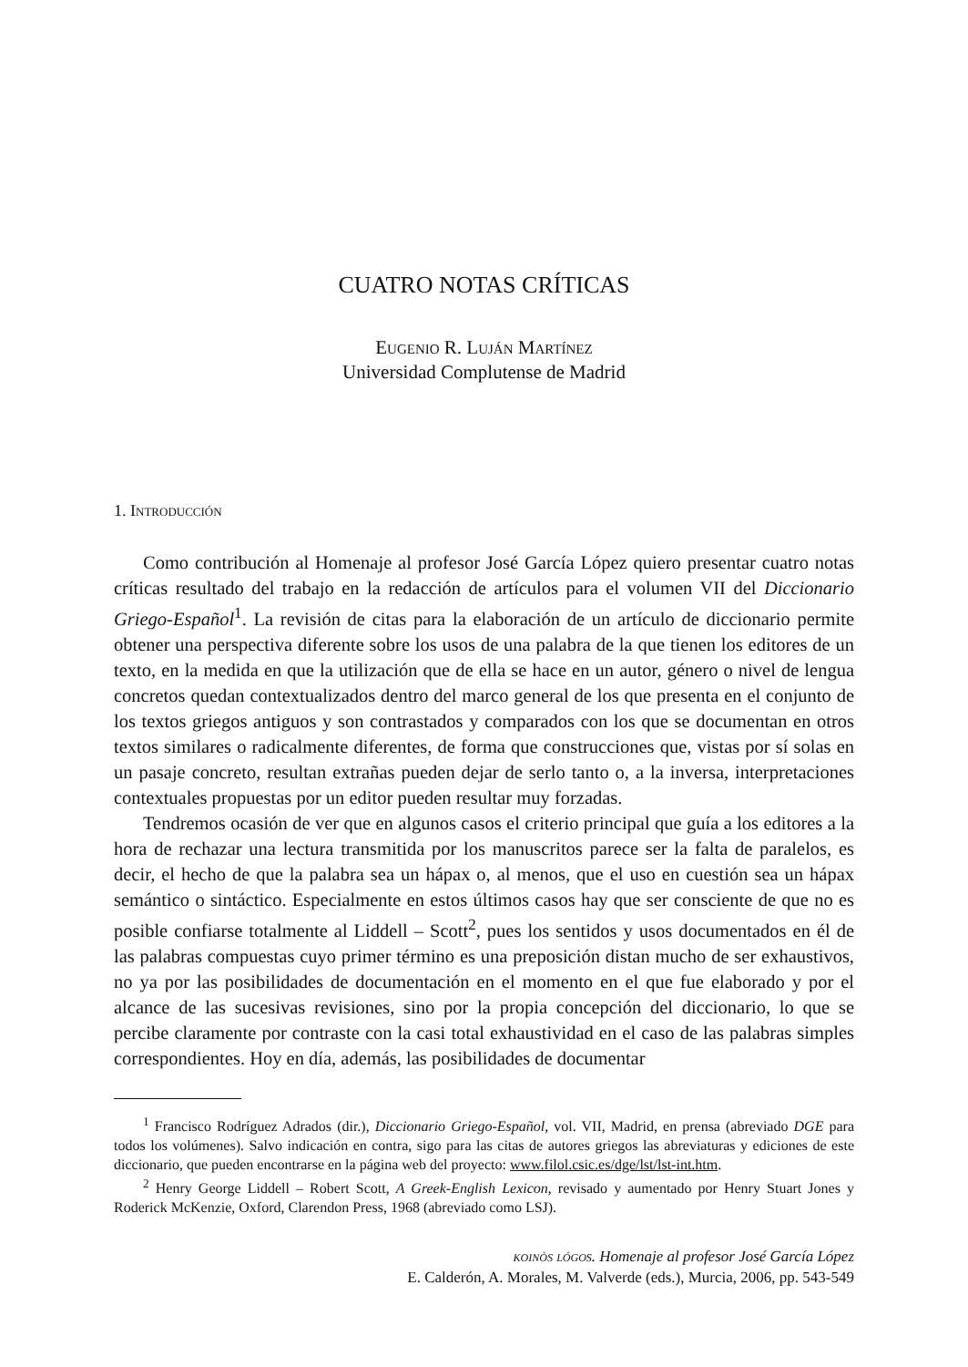CUATRO NOTAS CRÍTICAS
Eugenio R. Luján Martínez
Universidad Complutense de Madrid
1. Introducción
Como contribución al Homenaje al profesor José García López quiero presentar cuatro notas críticas resultado del trabajo en la redacción de artículos para el volumen VII del Diccionario Griego-Español<sup>1</sup>. La revisión de citas para la elaboración de un artículo de diccionario permite obtener una perspectiva diferente sobre los usos de una palabra de la que tienen los editores de un texto, en la medida en que la utilización que de ella se hace en un autor, género o nivel de lengua concretos quedan contextualizados dentro del marco general de los que presenta en el conjunto de los textos griegos antiguos y son contrastados y comparados con los que se documentan en otros textos similares o radicalmente diferentes, de forma que construcciones que, vistas por sí solas en un pasaje concreto, resultan extrañas pueden dejar de serlo tanto o, a la inversa, interpretaciones contextuales propuestas por un editor pueden resultar muy forzadas.
Tendremos ocasión de ver que en algunos casos el criterio principal que guía a los editores a la hora de rechazar una lectura transmitida por los manuscritos parece ser la falta de paralelos, es decir, el hecho de que la palabra sea un hápax o, al menos, que el uso en cuestión sea un hápax semántico o sintáctico. Especialmente en estos últimos casos hay que ser consciente de que no es posible confiarse totalmente al Liddell – Scott<sup>2</sup>, pues los sentidos y usos documentados en él de las palabras compuestas cuyo primer término es una preposición distan mucho de ser exhaustivos, no ya por las posibilidades de documentación en el momento en el que fue elaborado y por el alcance de las sucesivas revisiones, sino por la propia concepción del diccionario, lo que se percibe claramente por contraste con la casi total exhaustividad en el caso de las palabras simples correspondientes. Hoy en día, además, las posibilidades de documentar
<sup>1</sup> Francisco Rodríguez Adrados (dir.), Diccionario Griego-Español, vol. VII, Madrid, en prensa (abreviado DGE para todos los volúmenes). Salvo indicación en contra, sigo para las citas de autores griegos las abreviaturas y ediciones de este diccionario, que pueden encontrarse en la página web del proyecto: www.filol.csic.es/dge/lst/lst-int.htm.
<sup>2</sup> Henry George Liddell – Robert Scott, A Greek-English Lexicon, revisado y aumentado por Henry Stuart Jones y Roderick McKenzie, Oxford, Clarendon Press, 1968 (abreviado como LSJ).
koinòs lógos. Homenaje al profesor José García López
E. Calderón, A. Morales, M. Valverde (eds.), Murcia, 2006, pp. 543-549